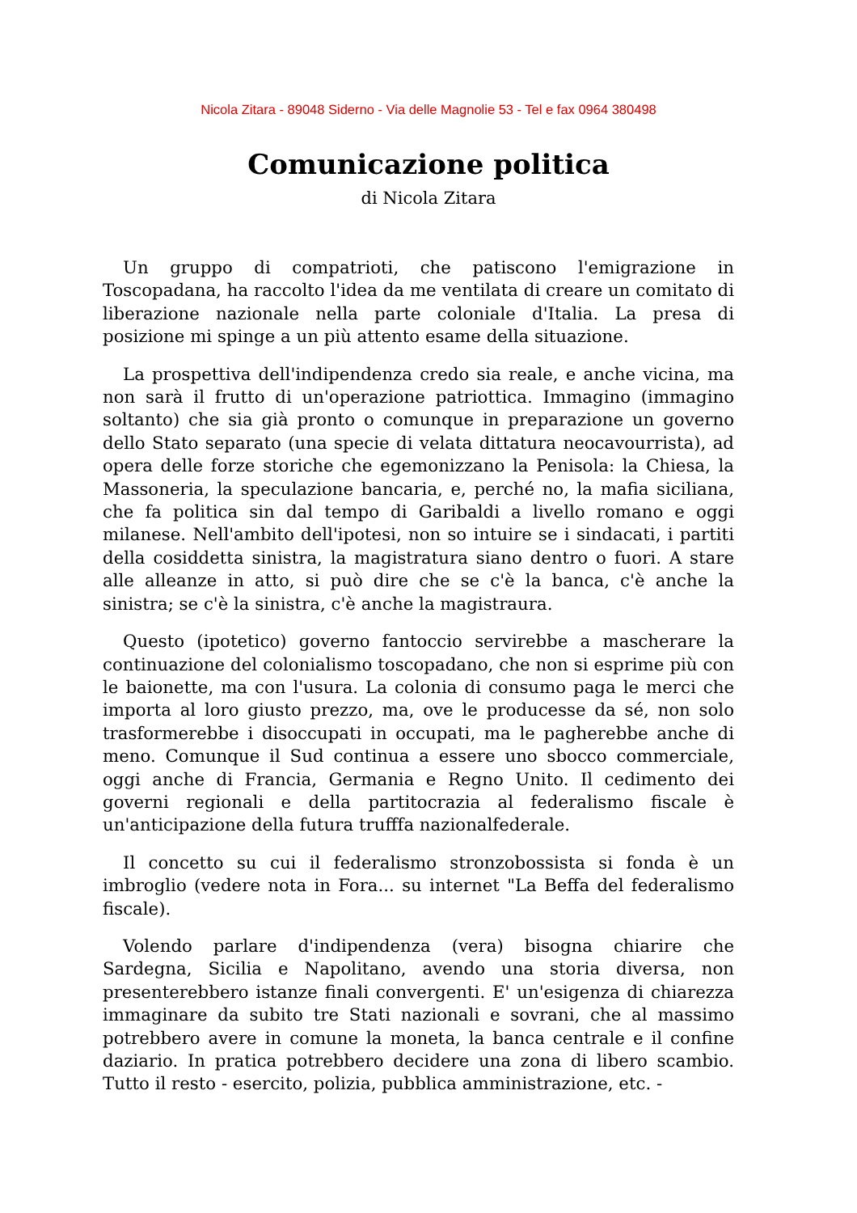Nicola Zitara - 89048 Siderno - Via delle Magnolie 53 - Tel e fax 0964 380498
Comunicazione politica
di Nicola Zitara
Un gruppo di compatrioti, che patiscono l'emigrazione in Toscopadana, ha raccolto l'idea da me ventilata di creare un comitato di liberazione nazionale nella parte coloniale d'Italia. La presa di posizione mi spinge a un più attento esame della situazione.
La prospettiva dell'indipendenza credo sia reale, e anche vicina, ma non sarà il frutto di un'operazione patriottica. Immagino (immagino soltanto) che sia già pronto o comunque in preparazione un governo dello Stato separato (una specie di velata dittatura neocavourrista), ad opera delle forze storiche che egemonizzano la Penisola: la Chiesa, la Massoneria, la speculazione bancaria, e, perché no, la mafia siciliana, che fa politica sin dal tempo di Garibaldi a livello romano e oggi milanese. Nell'ambito dell'ipotesi, non so intuire se i sindacati, i partiti della cosiddetta sinistra, la magistratura siano dentro o fuori. A stare alle alleanze in atto, si può dire che se c'è la banca, c'è anche la sinistra; se c'è la sinistra, c'è anche la magistraura.
Questo (ipotetico) governo fantoccio servirebbe a mascherare la continuazione del colonialismo toscopadano, che non si esprime più con le baionette, ma con l'usura. La colonia di consumo paga le merci che importa al loro giusto prezzo, ma, ove le producesse da sé, non solo trasformerebbe i disoccupati in occupati, ma le pagherebbe anche di meno. Comunque il Sud continua a essere uno sbocco commerciale, oggi anche di Francia, Germania e Regno Unito. Il cedimento dei governi regionali e della partitocrazia al federalismo fiscale è un'anticipazione della futura trufffa nazionalfederale.
Il concetto su cui il federalismo stronzobossista si fonda è un imbroglio (vedere nota in Fora... su internet "La Beffa del federalismo fiscale).
Volendo parlare d'indipendenza (vera) bisogna chiarire che Sardegna, Sicilia e Napolitano, avendo una storia diversa, non presenterebbero istanze finali convergenti. E' un'esigenza di chiarezza immaginare da subito tre Stati nazionali e sovrani, che al massimo potrebbero avere in comune la moneta, la banca centrale e il confine daziario. In pratica potrebbero decidere una zona di libero scambio. Tutto il resto - esercito, polizia, pubblica amministrazione, etc. -